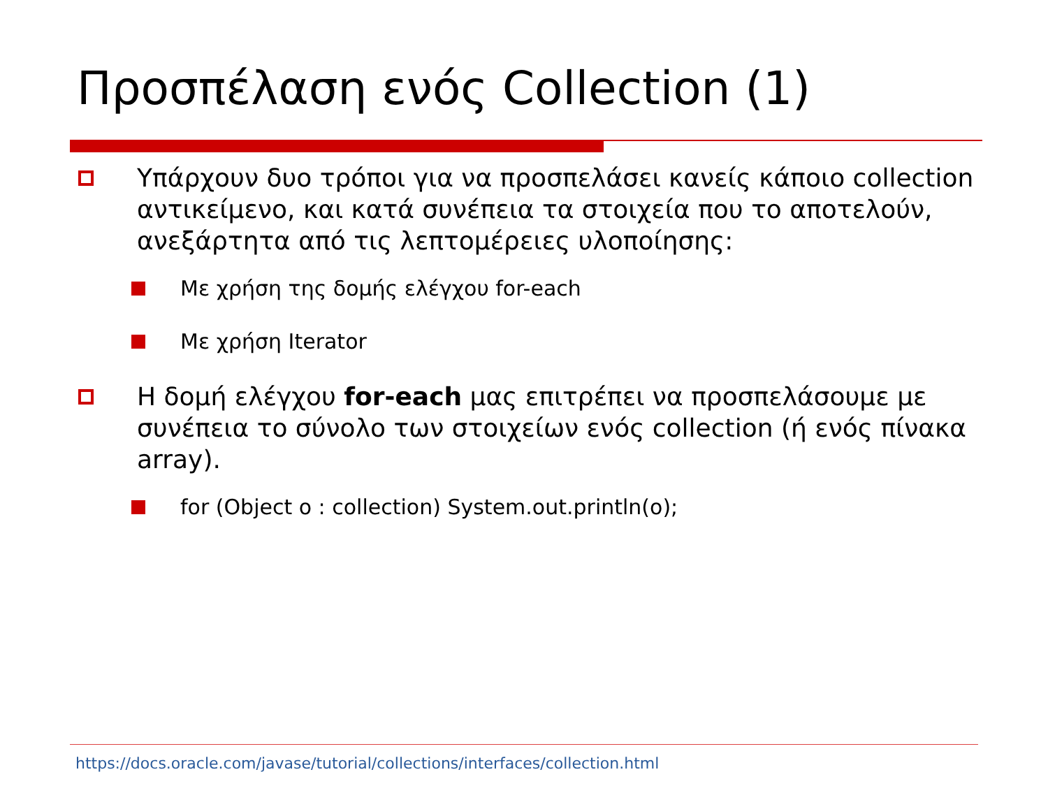Προσπέλαση ενός Collection (1)
Υπάρχουν δυο τρόποι για να προσπελάσει κανείς κάποιο collection αντικείμενο, και κατά συνέπεια τα στοιχεία που το αποτελούν, ανεξάρτητα από τις λεπτομέρειες υλοποίησης:
Με χρήση της δομής ελέγχου for-each
Με χρήση Iterator
Η δομή ελέγχου for-each μας επιτρέπει να προσπελάσουμε με συνέπεια το σύνολο των στοιχείων ενός collection (ή ενός πίνακα array).
for (Object o : collection) System.out.println(o);
https://docs.oracle.com/javase/tutorial/collections/interfaces/collection.html